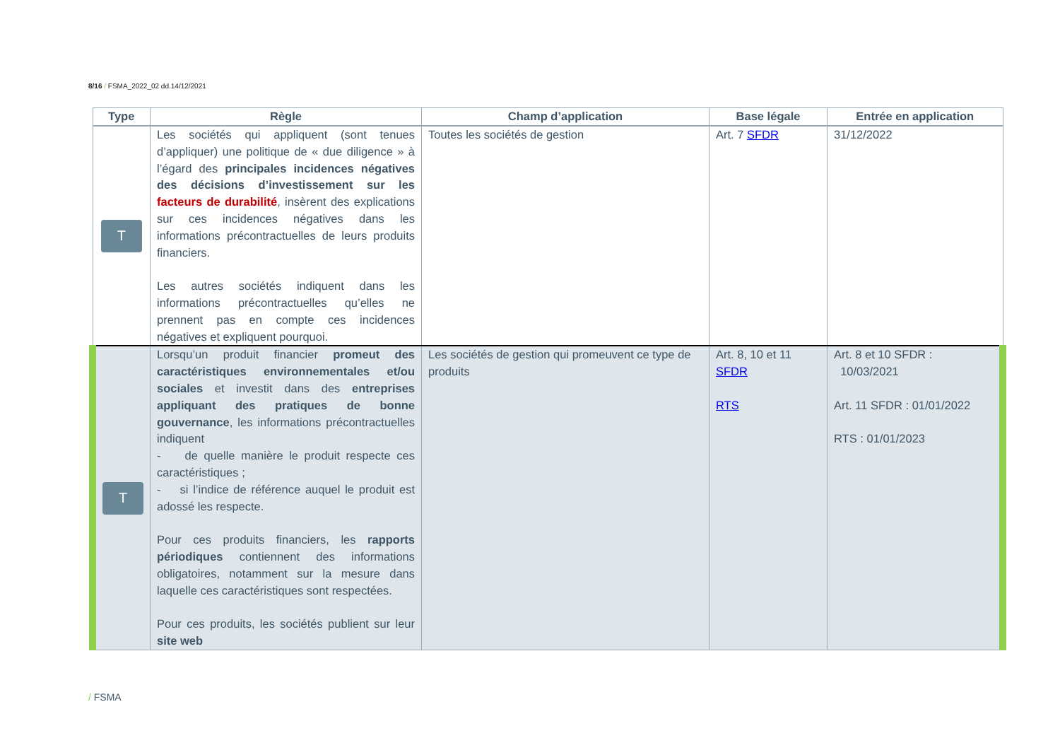8/16 / FSMA_2022_02 dd.14/12/2021
| Type | Règle | Champ d’application | Base légale | Entrée en application |
| --- | --- | --- | --- | --- |
| T | Les sociétés qui appliquent (sont tenues d’appliquer) une politique de « due diligence » à l’égard des principales incidences négatives des décisions d’investissement sur les facteurs de durabilité , insèrent des explications sur ces incidences négatives dans les informations précontractuelles de leurs produits financiers. Les autres sociétés indiquent dans les informations précontractuelles qu’elles ne prennent pas en compte ces incidences négatives et expliquent pourquoi. | Toutes les sociétés de gestion | Art. 7 SFDR | 31/12/2022 |
| T | Lorsqu’un produit financier promeut des caractéristiques environnementales et/ou sociales et investit dans des entreprises appliquant des pratiques de bonne gouvernance , les informations précontractuelles indiquent - de quelle manière le produit respecte ces caractéristiques ; - si l’indice de référence auquel le produit est adossé les respecte. Pour ces produits financiers, les rapports périodiques contiennent des informations obligatoires, notamment sur la mesure dans laquelle ces caractéristiques sont respectées. Pour ces produits, les sociétés publient sur leur site web | Les sociétés de gestion qui promeuvent ce type de produits | Art. 8, 10 et 11 SFDR RTS | Art. 8 et 10 SFDR : 10/03/2021 Art. 11 SFDR : 01/01/2022 RTS : 01/01/2023 |
/ FSMA